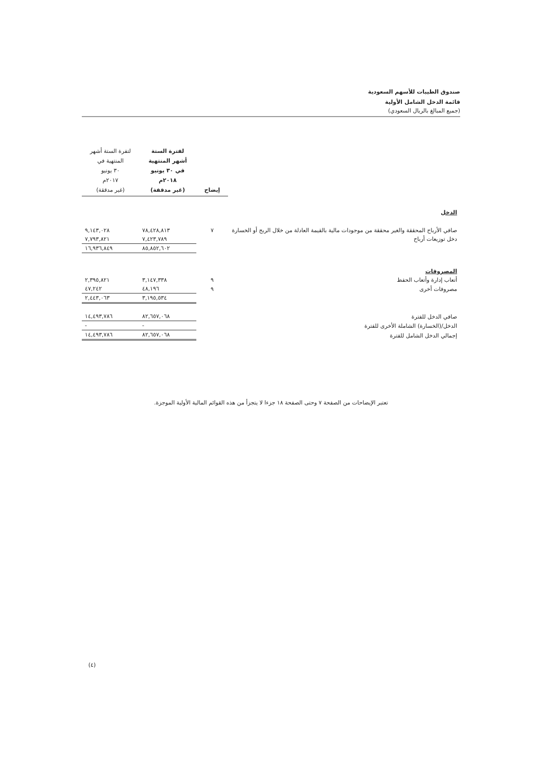صندوق الطيبات للأسهم السعودية
قائمة الدخل الشامل الأولية
(جميع المبالغ بالريال السعودي)
| | إيضاح | لفترة الستة أشهر المنتهية في ٣٠ يونيو ٢٠١٨م (غير مدققة) | لتفرة الستة أشهر المنتهية في ٣٠ يونيو ٢٠١٧م (غير مدققة) |
| --- | --- | --- | --- |
| الدخل | | | |
| صافي الأرباح المحققة والغير محققة من موجودات مالية بالقيمة العادلة من خلال الربح أو الخسارة | ٧ | ٧٨,٤٢٨,٨١٣ | ٩,١٤٣,٠٢٨ |
| دخل توزيعات أرباح | | ٧,٤٢٣,٧٨٩ | ٧,٧٩٣,٨٢١ |
| | | ٨٥,٨٥٢,٦٠٢ | ١٦,٩٣٦,٨٤٩ |
| المصروفات | | | |
| أتعاب إدارة وأتعاب الحفظ | ٩ | ٣,١٤٧,٣٣٨ | ٢,٣٩٥,٨٢١ |
| مصروفات أخرى | ٩ | ٤٨,١٩٦ | ٤٧,٢٤٢ |
| | | ٣,١٩٥,٥٣٤ | ٢,٤٤٣,٠٦٣ |
| صافي الدخل للفترة | | ٨٢,٦٥٧,٠٦٨ | ١٤,٤٩٣,٧٨٦ |
| الدخل/(الخسارة) الشاملة الأخرى للفترة | | - | - |
| إجمالي الدخل الشامل للفترة | | ٨٢,٦٥٧,٠٦٨ | ١٤,٤٩٣,٧٨٦ |
تعتبر الإيضاحات من الصفحة ٧ وحتى الصفحة ١٨ جزءا لا يتجزأ من هذه القوائم المالية الأولية الموجزة.
(٤)